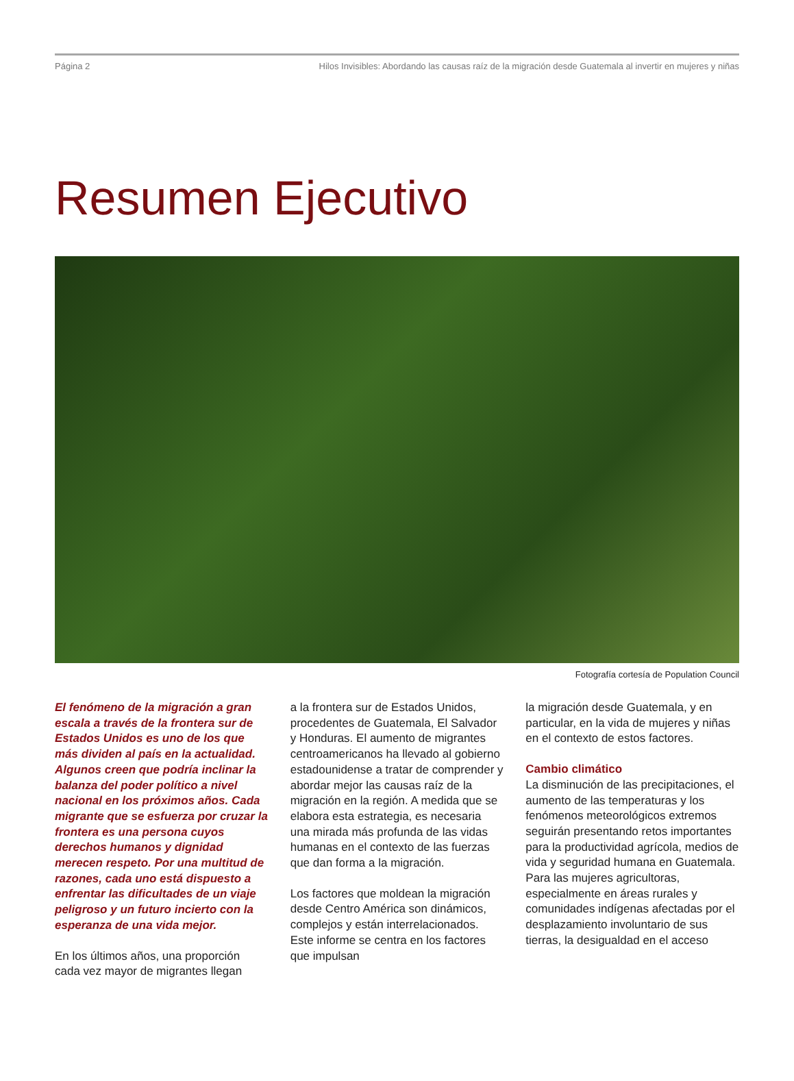Página 2 Hilos Invisibles: Abordando las causas raíz de la migración desde Guatemala al invertir en mujeres y niñas
Resumen Ejecutivo
Fotografía cortesía de Population Council
El fenómeno de la migración a gran escala a través de la frontera sur de Estados Unidos es uno de los que más dividen al país en la actualidad. Algunos creen que podría inclinar la balanza del poder político a nivel nacional en los próximos años. Cada migrante que se esfuerza por cruzar la frontera es una persona cuyos derechos humanos y dignidad merecen respeto. Por una multitud de razones, cada uno está dispuesto a enfrentar las dificultades de un viaje peligroso y un futuro incierto con la esperanza de una vida mejor.
En los últimos años, una proporción cada vez mayor de migrantes llegan
a la frontera sur de Estados Unidos, procedentes de Guatemala, El Salvador y Honduras. El aumento de migrantes centroamericanos ha llevado al gobierno estadounidense a tratar de comprender y abordar mejor las causas raíz de la migración en la región. A medida que se elabora esta estrategia, es necesaria una mirada más profunda de las vidas humanas en el contexto de las fuerzas que dan forma a la migración.
Los factores que moldean la migración desde Centro América son dinámicos, complejos y están interrelacionados. Este informe se centra en los factores que impulsan
la migración desde Guatemala, y en particular, en la vida de mujeres y niñas en el contexto de estos factores.
Cambio climático
La disminución de las precipitaciones, el aumento de las temperaturas y los fenómenos meteorológicos extremos seguirán presentando retos importantes para la productividad agrícola, medios de vida y seguridad humana en Guatemala. Para las mujeres agricultoras, especialmente en áreas rurales y comunidades indígenas afectadas por el desplazamiento involuntario de sus tierras, la desigualdad en el acceso